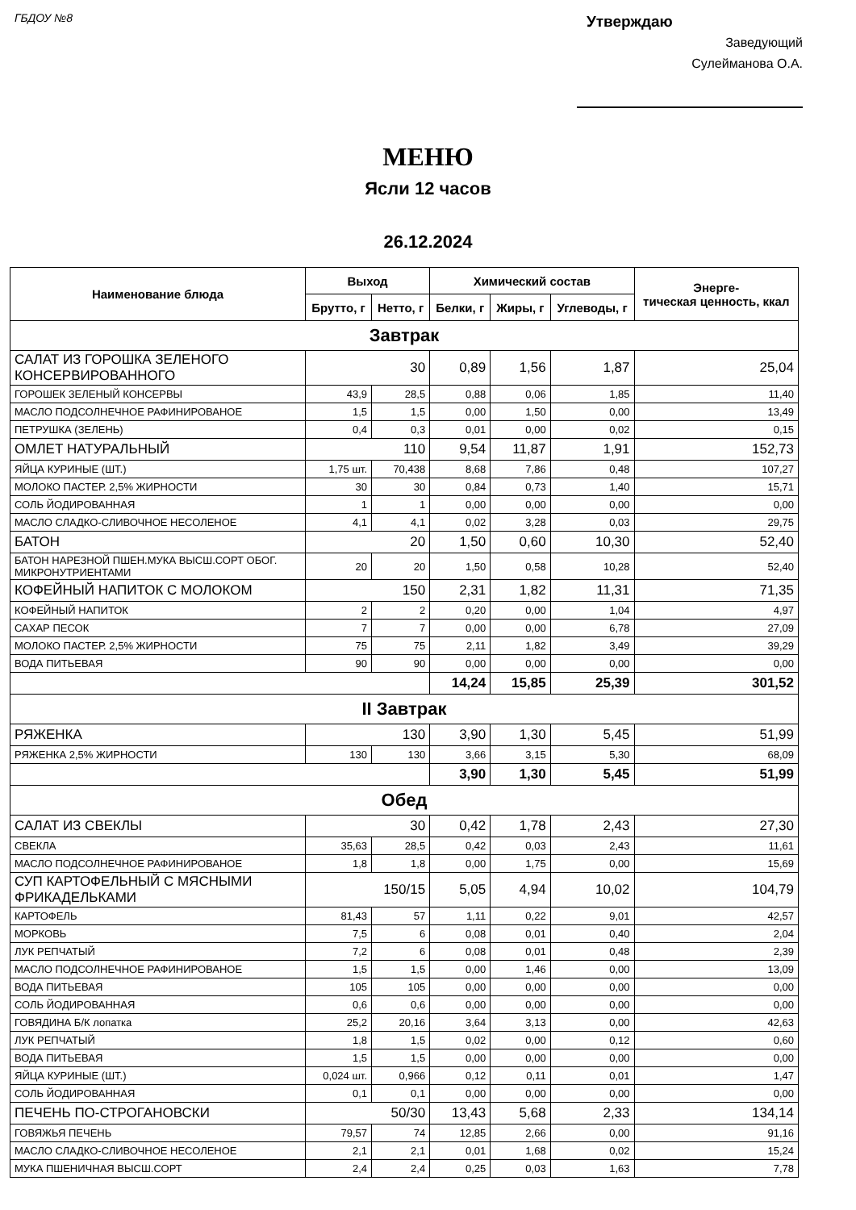ГБДОУ №8
Утверждаю
Заведующий
Сулейманова О.А.
МЕНЮ
Ясли 12 часов
26.12.2024
| Наименование блюда | Выход | | Химический состав | | | Энерге- тическая ценность, ккал |
| --- | --- | --- | --- | --- | --- | --- |
| | Брутто, г | Нетто, г | Белки, г | Жиры, г | Углеводы, г | |
| Завтрак | | | | | | |
| САЛАТ ИЗ ГОРОШКА ЗЕЛЕНОГО КОНСЕРВИРОВАННОГО | 30 | | 0,89 | 1,56 | 1,87 | 25,04 |
| ГОРОШЕК ЗЕЛЕНЫЙ КОНСЕРВЫ | 43,9 | 28,5 | 0,88 | 0,06 | 1,85 | 11,40 |
| МАСЛО ПОДСОЛНЕЧНОЕ РАФИНИРОВАНОЕ | 1,5 | 1,5 | 0,00 | 1,50 | 0,00 | 13,49 |
| ПЕТРУШКА (ЗЕЛЕНЬ) | 0,4 | 0,3 | 0,01 | 0,00 | 0,02 | 0,15 |
| ОМЛЕТ НАТУРАЛЬНЫЙ | 110 | | 9,54 | 11,87 | 1,91 | 152,73 |
| ЯЙЦА КУРИНЫЕ (ШТ.) | 1,75 шт. | 70,438 | 8,68 | 7,86 | 0,48 | 107,27 |
| МОЛОКО ПАСТЕР. 2,5% ЖИРНОСТИ | 30 | 30 | 0,84 | 0,73 | 1,40 | 15,71 |
| СОЛЬ ЙОДИРОВАННАЯ | 1 | 1 | 0,00 | 0,00 | 0,00 | 0,00 |
| МАСЛО СЛАДКО-СЛИВОЧНОЕ НЕСОЛЕНОЕ | 4,1 | 4,1 | 0,02 | 3,28 | 0,03 | 29,75 |
| БАТОН | 20 | | 1,50 | 0,60 | 10,30 | 52,40 |
| БАТОН НАРЕЗНОЙ ПШЕН.МУКА ВЫСШ.СОРТ ОБОГ. МИКРОНУТРИЕНТАМИ | 20 | 20 | 1,50 | 0,58 | 10,28 | 52,40 |
| КОФЕЙНЫЙ НАПИТОК С МОЛОКОМ | 150 | | 2,31 | 1,82 | 11,31 | 71,35 |
| КОФЕЙНЫЙ НАПИТОК | 2 | 2 | 0,20 | 0,00 | 1,04 | 4,97 |
| САХАР ПЕСОК | 7 | 7 | 0,00 | 0,00 | 6,78 | 27,09 |
| МОЛОКО ПАСТЕР. 2,5% ЖИРНОСТИ | 75 | 75 | 2,11 | 1,82 | 3,49 | 39,29 |
| ВОДА ПИТЬЕВАЯ | 90 | 90 | 0,00 | 0,00 | 0,00 | 0,00 |
| | | | 14,24 | 15,85 | 25,39 | 301,52 |
| II Завтрак | | | | | | |
| РЯЖЕНКА | 130 | | 3,90 | 1,30 | 5,45 | 51,99 |
| РЯЖЕНКА 2,5% ЖИРНОСТИ | 130 | 130 | 3,66 | 3,15 | 5,30 | 68,09 |
| | | | 3,90 | 1,30 | 5,45 | 51,99 |
| Обед | | | | | | |
| САЛАТ ИЗ СВЕКЛЫ | 30 | | 0,42 | 1,78 | 2,43 | 27,30 |
| СВЕКЛА | 35,63 | 28,5 | 0,42 | 0,03 | 2,43 | 11,61 |
| МАСЛО ПОДСОЛНЕЧНОЕ РАФИНИРОВАНОЕ | 1,8 | 1,8 | 0,00 | 1,75 | 0,00 | 15,69 |
| СУП КАРТОФЕЛЬНЫЙ С МЯСНЫМИ ФРИКАДЕЛЬКАМИ | 150/15 | | 5,05 | 4,94 | 10,02 | 104,79 |
| КАРТОФЕЛЬ | 81,43 | 57 | 1,11 | 0,22 | 9,01 | 42,57 |
| МОРКОВЬ | 7,5 | 6 | 0,08 | 0,01 | 0,40 | 2,04 |
| ЛУК РЕПЧАТЫЙ | 7,2 | 6 | 0,08 | 0,01 | 0,48 | 2,39 |
| МАСЛО ПОДСОЛНЕЧНОЕ РАФИНИРОВАНОЕ | 1,5 | 1,5 | 0,00 | 1,46 | 0,00 | 13,09 |
| ВОДА ПИТЬЕВАЯ | 105 | 105 | 0,00 | 0,00 | 0,00 | 0,00 |
| СОЛЬ ЙОДИРОВАННАЯ | 0,6 | 0,6 | 0,00 | 0,00 | 0,00 | 0,00 |
| ГОВЯДИНА Б/К лопатка | 25,2 | 20,16 | 3,64 | 3,13 | 0,00 | 42,63 |
| ЛУК РЕПЧАТЫЙ | 1,8 | 1,5 | 0,02 | 0,00 | 0,12 | 0,60 |
| ВОДА ПИТЬЕВАЯ | 1,5 | 1,5 | 0,00 | 0,00 | 0,00 | 0,00 |
| ЯЙЦА КУРИНЫЕ (ШТ.) | 0,024 шт. | 0,966 | 0,12 | 0,11 | 0,01 | 1,47 |
| СОЛЬ ЙОДИРОВАННАЯ | 0,1 | 0,1 | 0,00 | 0,00 | 0,00 | 0,00 |
| ПЕЧЕНЬ ПО-СТРОГАНОВСКИ | 50/30 | | 13,43 | 5,68 | 2,33 | 134,14 |
| ГОВЯЖЬЯ ПЕЧЕНЬ | 79,57 | 74 | 12,85 | 2,66 | 0,00 | 91,16 |
| МАСЛО СЛАДКО-СЛИВОЧНОЕ НЕСОЛЕНОЕ | 2,1 | 2,1 | 0,01 | 1,68 | 0,02 | 15,24 |
| МУКА ПШЕНИЧНАЯ ВЫСШ.СОРТ | 2,4 | 2,4 | 0,25 | 0,03 | 1,63 | 7,78 |